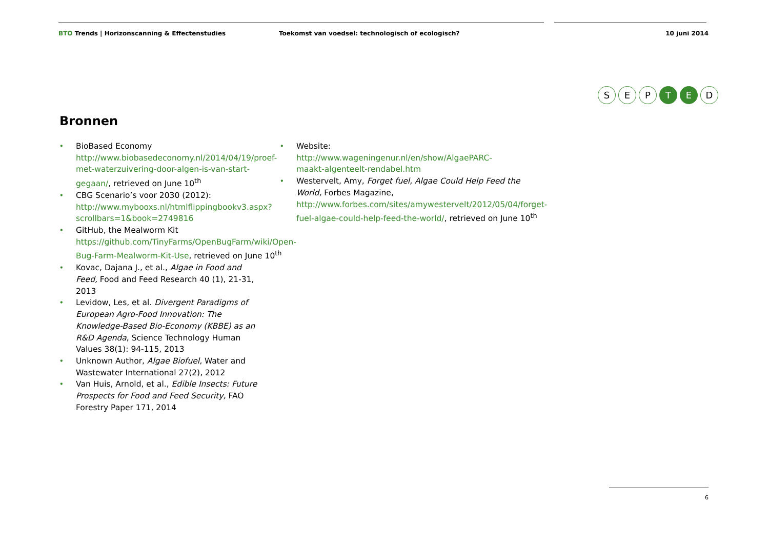BTO Trends | Horizonscanning & Effectenstudies Toekomst van voedsel: technologisch of ecologisch? 10 juni 2014
S E P T E D
Bronnen
•
BioBased Economy http://www.biobasedeconomy.nl/2014/04/19/proef-met-waterzuivering-door-algen-is-van-start-gegaan/, retrieved on June 10<sup>th</sup>
•
CBG Scenario’s voor 2030 (2012): http://www.mybooxs.nl/htmlflippingbookv3.aspx?scrollbars=1&book=2749816
•
GitHub, the Mealworm Kit https://github.com/TinyFarms/OpenBugFarm/wiki/Open-Bug-Farm-Mealworm-Kit-Use, retrieved on June 10<sup>th</sup>
•
Kovac, Dajana J., et al., Algae in Food and Feed, Food and Feed Research 40 (1), 21-31, 2013
•
Levidow, Les, et al. Divergent Paradigms of European Agro-Food Innovation: The Knowledge-Based Bio-Economy (KBBE) as an R&D Agenda, Science Technology Human Values 38(1): 94-115, 2013
•
Unknown Author, Algae Biofuel, Water and Wastewater International 27(2), 2012
•
Van Huis, Arnold, et al., Edible Insects: Future Prospects for Food and Feed Security, FAO Forestry Paper 171, 2014
•
Website: http://www.wageningenur.nl/en/show/AlgaePARC-maakt-algenteelt-rendabel.htm
•
Westervelt, Amy, Forget fuel, Algae Could Help Feed the World, Forbes Magazine, http://www.forbes.com/sites/amywestervelt/2012/05/04/forget-fuel-algae-could-help-feed-the-world/, retrieved on June 10<sup>th</sup>
6